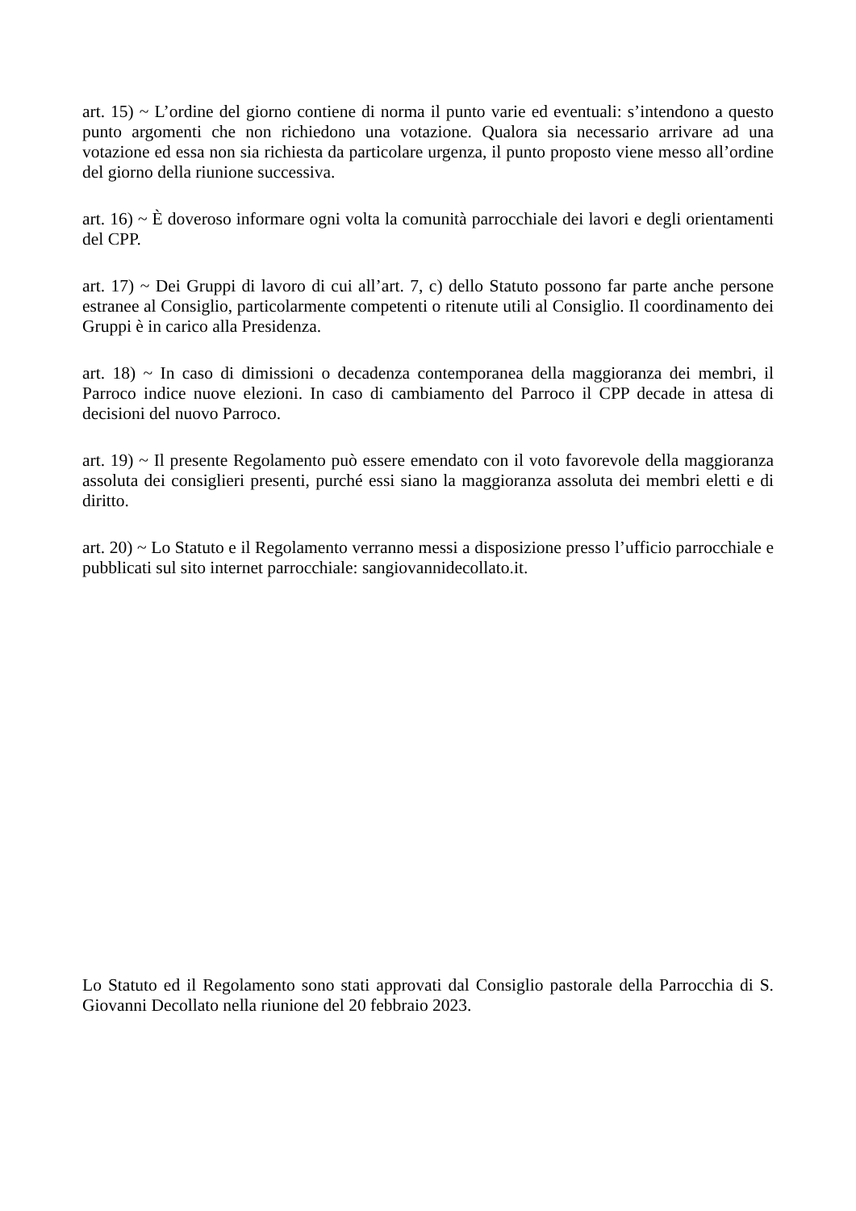art. 15) ~ L’ordine del giorno contiene di norma il punto varie ed eventuali: s’intendono a questo punto argomenti che non richiedono una votazione. Qualora sia necessario arrivare ad una votazione ed essa non sia richiesta da particolare urgenza, il punto proposto viene messo all’ordine del giorno della riunione successiva.
art. 16) ~ È doveroso informare ogni volta la comunità parrocchiale dei lavori e degli orientamenti del CPP.
art. 17) ~ Dei Gruppi di lavoro di cui all’art. 7, c) dello Statuto possono far parte anche persone estranee al Consiglio, particolarmente competenti o ritenute utili al Consiglio. Il coordinamento dei Gruppi è in carico alla Presidenza.
art. 18) ~ In caso di dimissioni o decadenza contemporanea della maggioranza dei membri, il Parroco indice nuove elezioni. In caso di cambiamento del Parroco il CPP decade in attesa di decisioni del nuovo Parroco.
art. 19) ~ Il presente Regolamento può essere emendato con il voto favorevole della maggioranza assoluta dei consiglieri presenti, purché essi siano la maggioranza assoluta dei membri eletti e di diritto.
art. 20) ~ Lo Statuto e il Regolamento verranno messi a disposizione presso l’ufficio parrocchiale e pubblicati sul sito internet parrocchiale: sangiovannidecollato.it.
Lo Statuto ed il Regolamento sono stati approvati dal Consiglio pastorale della Parrocchia di S. Giovanni Decollato nella riunione del 20 febbraio 2023.